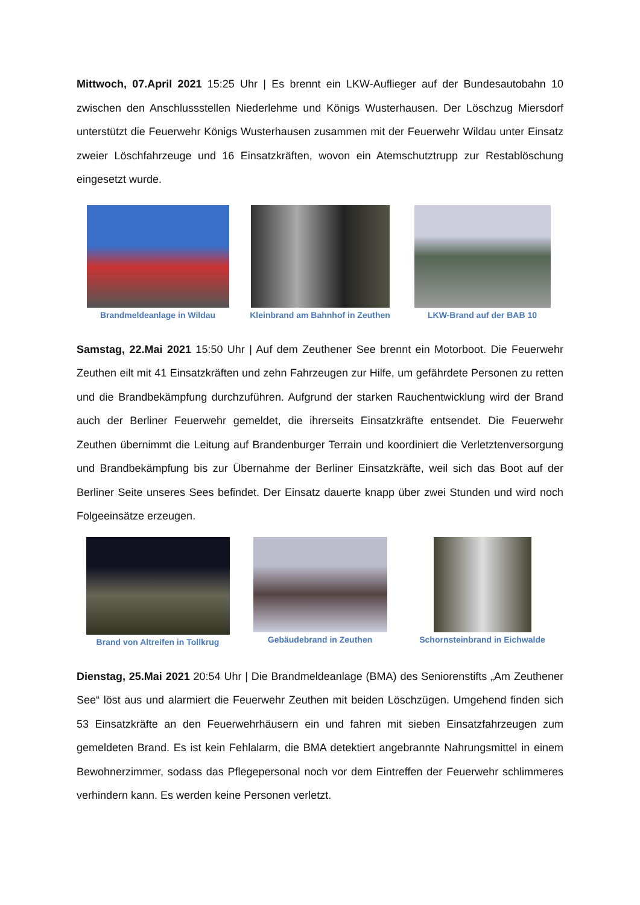Mittwoch, 07.April 2021 15:25 Uhr | Es brennt ein LKW-Auflieger auf der Bundesautobahn 10 zwischen den Anschlussstellen Niederlehme und Königs Wusterhausen. Der Löschzug Miersdorf unterstützt die Feuerwehr Königs Wusterhausen zusammen mit der Feuerwehr Wildau unter Einsatz zweier Löschfahrzeuge und 16 Einsatzkräften, wovon ein Atemschutztrupp zur Restablöschung eingesetzt wurde.
Brandmeldeanlage in Wildau Kleinbrand am Bahnhof in Zeuthen
LKW-Brand auf der BAB 10
Samstag, 22.Mai 2021 15:50 Uhr | Auf dem Zeuthener See brennt ein Motorboot. Die Feuerwehr Zeuthen eilt mit 41 Einsatzkräften und zehn Fahrzeugen zur Hilfe, um gefährdete Personen zu retten und die Brandbekämpfung durchzuführen. Aufgrund der starken Rauchentwicklung wird der Brand auch der Berliner Feuerwehr gemeldet, die ihrerseits Einsatzkräfte entsendet. Die Feuerwehr Zeuthen übernimmt die Leitung auf Brandenburger Terrain und koordiniert die Verletztenversorgung und Brandbekämpfung bis zur Übernahme der Berliner Einsatzkräfte, weil sich das Boot auf der Berliner Seite unseres Sees befindet. Der Einsatz dauerte knapp über zwei Stunden und wird noch Folgeeinsätze erzeugen.
Brand von Altreifen in Tollkrug
Gebäudebrand in Zeuthen Schornsteinbrand in Eichwalde
Dienstag, 25.Mai 2021 20:54 Uhr | Die Brandmeldeanlage (BMA) des Seniorenstifts „Am Zeuthener See“ löst aus und alarmiert die Feuerwehr Zeuthen mit beiden Löschzügen. Umgehend finden sich 53 Einsatzkräfte an den Feuerwehrhäusern ein und fahren mit sieben Einsatzfahrzeugen zum gemeldeten Brand. Es ist kein Fehlalarm, die BMA detektiert angebrannte Nahrungsmittel in einem Bewohnerzimmer, sodass das Pflegepersonal noch vor dem Eintreffen der Feuerwehr schlimmeres verhindern kann. Es werden keine Personen verletzt.